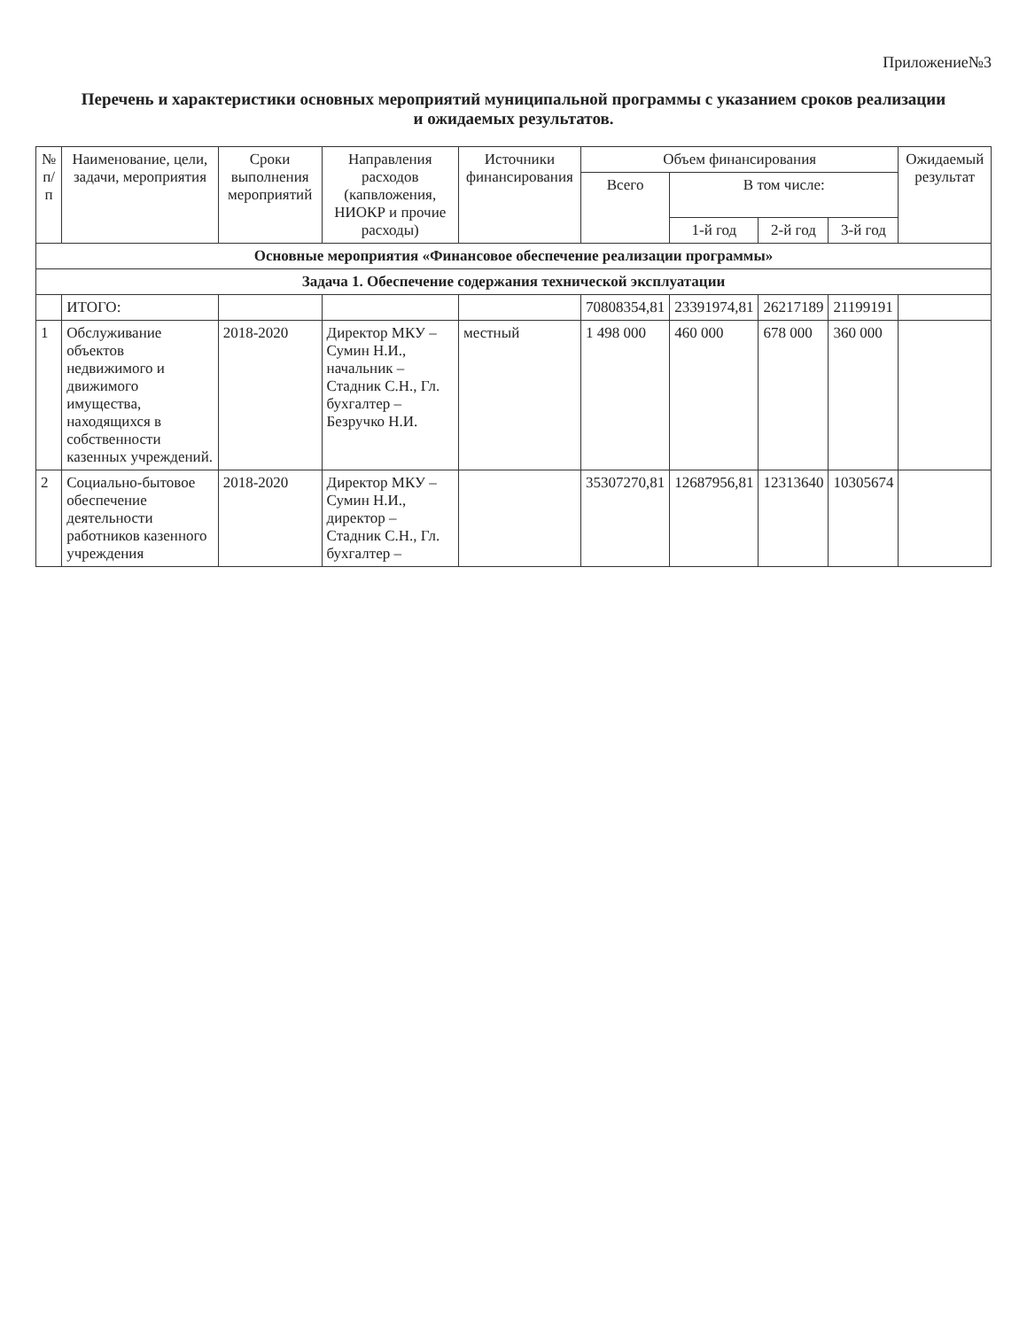Приложение№3
Перечень и характеристики основных мероприятий муниципальной программы с указанием сроков реализации
и ожидаемых результатов.
| № п/п | Наименование, цели, задачи, мероприятия | Сроки выполнения мероприятий | Направления расходов (капвложения, НИОКР и прочие расходы) | Источники финансирования | Объем финансирования | | | | Ожидаемый результат |
| --- | --- | --- | --- | --- | --- | --- | --- | --- | --- |
| | | | | | Всего | В том числе: | | | |
| | | | | | | 1-й год | 2-й год | 3-й год | |
| Основные мероприятия «Финансовое обеспечение реализации программы» | | | | | | | | | |
| Задача 1. Обеспечение содержания технической эксплуатации | | | | | | | | | |
| | ИТОГО: | | | | 70808354,81 | 23391974,81 | 26217189 | 21199191 | |
| 1 | Обслуживание объектов недвижимого и движимого имущества, находящихся в собственности казенных учреждений. | 2018-2020 | Директор МКУ – Сумин Н.И., начальник – Стадник С.Н., Гл. бухгалтер – Безручко Н.И. | местный | 1 498 000 | 460 000 | 678 000 | 360 000 | |
| 2 | Социально-бытовое обеспечение деятельности работников казенного учреждения | 2018-2020 | Директор МКУ – Сумин Н.И., директор – Стадник С.Н., Гл. бухгалтер – | | 35307270,81 | 12687956,81 | 12313640 | 10305674 | |